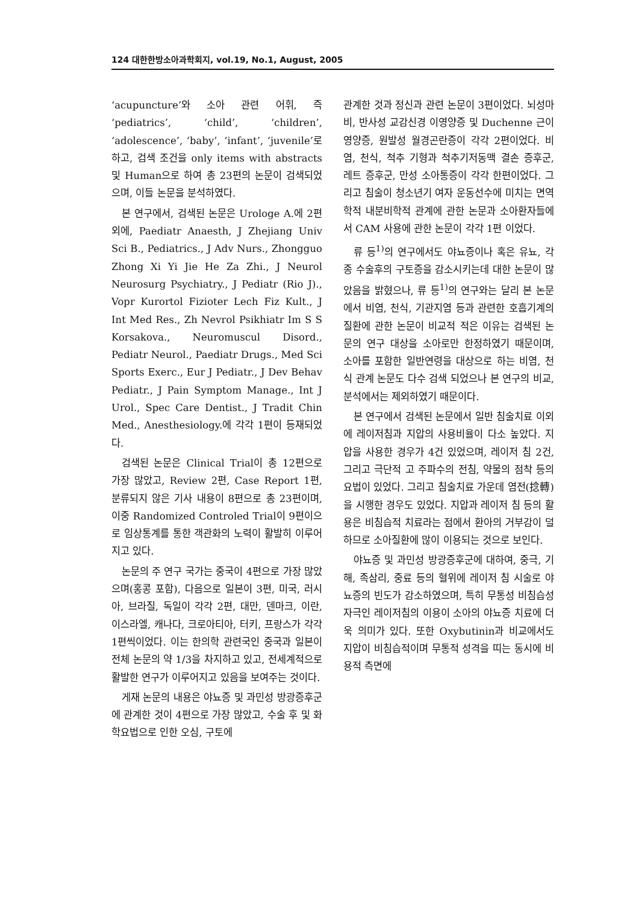124 대한한방소아과학회지, vol.19, No.1, August, 2005
‘acupuncture’와 소아 관련 어휘, 즉 ‘pediatrics’, ‘child’, ‘children’, ‘adolescence’, ‘baby’, ‘infant’, ‘juvenile’로 하고, 검색 조건을 only items with abstracts 및 Human으로 하여 총 23편의 논문이 검색되었으며, 이들 논문을 분석하였다.
본 연구에서, 검색된 논문은 Urologe A.에 2편 외에, Paediatr Anaesth, J Zhejiang Univ Sci B., Pediatrics., J Adv Nurs., Zhongguo Zhong Xi Yi Jie He Za Zhi., J Neurol Neurosurg Psychiatry., J Pediatr (Rio J)., Vopr Kurortol Fizioter Lech Fiz Kult., J Int Med Res., Zh Nevrol Psikhiatr Im S S Korsakova., Neuromuscul Disord., Pediatr Neurol., Paediatr Drugs., Med Sci Sports Exerc., Eur J Pediatr., J Dev Behav Pediatr., J Pain Symptom Manage., Int J Urol., Spec Care Dentist., J Tradit Chin Med., Anesthesiology.에 각각 1편이 등재되었다.
검색된 논문은 Clinical Trial이 총 12편으로 가장 많았고, Review 2편, Case Report 1편, 분류되지 않은 기사 내용이 8편으로 총 23편이며, 이중 Randomized Controled Trial이 9편이으로 임상통계를 통한 객관화의 노력이 활발히 이루어지고 있다.
논문의 주 연구 국가는 중국이 4편으로 가장 많았으며(홍콩 포함), 다음으로 일본이 3편, 미국, 러시아, 브라질, 독일이 각각 2편, 대만, 덴마크, 이란, 이스라엘, 캐나다, 크로아티아, 터키, 프랑스가 각각 1편씩이었다. 이는 한의학 관련국인 중국과 일본이 전체 논문의 약 1/3을 차지하고 있고, 전세계적으로 활발한 연구가 이루어지고 있음을 보여주는 것이다.
게재 논문의 내용은 야뇨증 및 과민성 방광증후군에 관계한 것이 4편으로 가장 많았고, 수술 후 및 화학요법으로 인한 오심, 구토에
관계한 것과 정신과 관련 논문이 3편이었다. 뇌성마비, 반사성 교감신경 이영양증 및 Duchenne 근이영양증, 원발성 월경곤란증이 각각 2편이었다. 비염, 천식, 척추 기형과 척추기저동맥 결손 증후군, 레트 증후군, 만성 소아통증이 각각 한편이었다. 그리고 침술이 청소년기 여자 운동선수에 미치는 면역학적 내분비학적 관계에 관한 논문과 소아환자들에서 CAM 사용에 관한 논문이 각각 1편 이었다.
류 등<sup>1)</sup>의 연구에서도 야뇨증이나 혹은 유뇨, 각종 수술후의 구토증을 감소시키는데 대한 논문이 많았음을 밝혔으나, 류 등<sup>1)</sup>의 연구와는 달리 본 논문에서 비염, 천식, 기관지염 등과 관련한 호흡기계의 질환에 관한 논문이 비교적 적은 이유는 검색된 논문의 연구 대상을 소아로만 한정하였기 때문이며, 소아를 포함한 일반연령을 대상으로 하는 비염, 천식 관계 논문도 다수 검색 되었으나 본 연구의 비교, 분석에서는 제외하였기 때문이다.
본 연구에서 검색된 논문에서 일반 침술치료 이외에 레이저침과 지압의 사용비율이 다소 높았다. 지압을 사용한 경우가 4건 있었으며, 레이저 침 2건, 그리고 극단적 고 주파수의 전침, 약물의 점착 등의 요법이 있었다. 그리고 침술치료 가운데 염전(捻轉)을 시행한 경우도 있었다. 지압과 레이저 침 등의 활용은 비침습적 치료라는 점에서 환아의 거부감이 덜하므로 소아질환에 많이 이용되는 것으로 보인다.
야뇨증 및 과민성 방광증후군에 대하여, 중극, 기해, 족삼리, 중료 등의 혈위에 레이저 침 시술로 야뇨증의 빈도가 감소하였으며, 특히 무통성 비침습성 자극인 레이저침의 이용이 소아의 야뇨증 치료에 더욱 의미가 있다. 또한 Oxybutinin과 비교에서도 지압이 비침습적이며 무통적 성격을 띠는 동시에 비용적 측면에